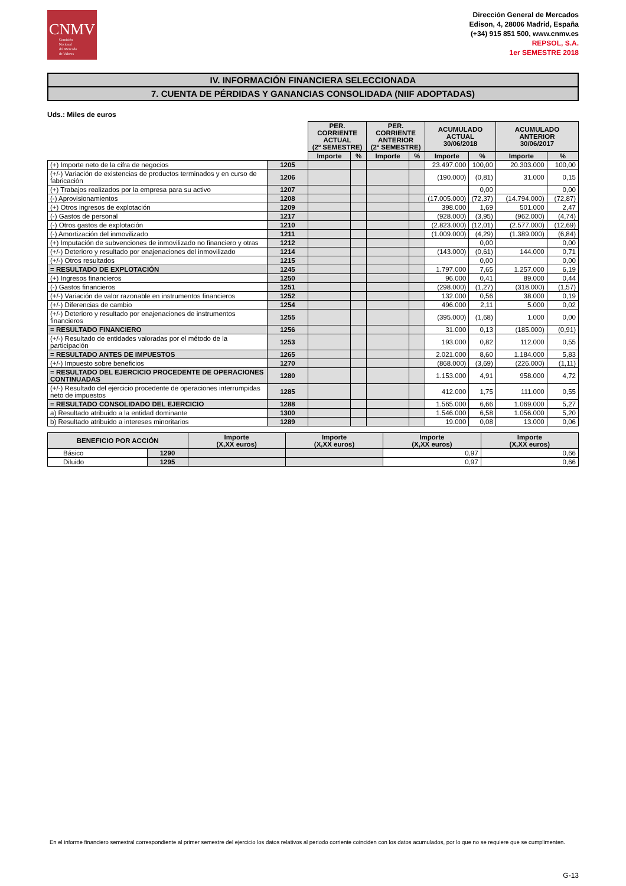CNMV
Comisión
Nacional
del Mercado
de Valores
Dirección General de Mercados
Edison, 4, 28006 Madrid, España
(+34) 915 851 500, www.cnmv.es
REPSOL, S.A.
1er SEMESTRE 2018
IV. INFORMACIÓN FINANCIERA SELECCIONADA
7. CUENTA DE PÉRDIDAS Y GANANCIAS CONSOLIDADA (NIIF ADOPTADAS)
Uds.: Miles de euros
| | | PER. CORRIENTE ACTUAL (2º SEMESTRE) | | PER. CORRIENTE ANTERIOR (2º SEMESTRE) | | ACUMULADO ACTUAL 30/06/2018 | | ACUMULADO ANTERIOR 30/06/2017 | |
| | | Importe | % | Importe | % | Importe | % | Importe | % |
| (+) Importe neto de la cifra de negocios | 1205 | | | | | 23.497.000 | 100,00 | 20.303.000 | 100,00 |
| (+/-) Variación de existencias de productos terminados y en curso de fabricación | 1206 | | | | | (190.000) | (0,81) | 31.000 | 0,15 |
| (+) Trabajos realizados por la empresa para su activo | 1207 | | | | | | 0,00 | | 0,00 |
| (-) Aprovisionamientos | 1208 | | | | | (17.005.000) | (72,37) | (14.794.000) | (72,87) |
| (+) Otros ingresos de explotación | 1209 | | | | | 398.000 | 1,69 | 501.000 | 2,47 |
| (-) Gastos de personal | 1217 | | | | | (928.000) | (3,95) | (962.000) | (4,74) |
| (-) Otros gastos de explotación | 1210 | | | | | (2.823.000) | (12,01) | (2.577.000) | (12,69) |
| (-) Amortización del inmovilizado | 1211 | | | | | (1.009.000) | (4,29) | (1.389.000) | (6,84) |
| (+) Imputación de subvenciones de inmovilizado no financiero y otras | 1212 | | | | | | 0,00 | | 0,00 |
| (+/-) Deterioro y resultado por enajenaciones del inmovilizado | 1214 | | | | | (143.000) | (0,61) | 144.000 | 0,71 |
| (+/-) Otros resultados | 1215 | | | | | | 0,00 | | 0,00 |
| = RESULTADO DE EXPLOTACIÓN | 1245 | | | | | 1.797.000 | 7,65 | 1.257.000 | 6,19 |
| (+) Ingresos financieros | 1250 | | | | | 96.000 | 0,41 | 89.000 | 0,44 |
| (-) Gastos financieros | 1251 | | | | | (298.000) | (1,27) | (318.000) | (1,57) |
| (+/-) Variación de valor razonable en instrumentos financieros | 1252 | | | | | 132.000 | 0,56 | 38.000 | 0,19 |
| (+/-) Diferencias de cambio | 1254 | | | | | 496.000 | 2,11 | 5.000 | 0,02 |
| (+/-) Deterioro y resultado por enajenaciones de instrumentos financieros | 1255 | | | | | (395.000) | (1,68) | 1.000 | 0,00 |
| = RESULTADO FINANCIERO | 1256 | | | | | 31.000 | 0,13 | (185.000) | (0,91) |
| (+/-) Resultado de entidades valoradas por el método de la participación | 1253 | | | | | 193.000 | 0,82 | 112.000 | 0,55 |
| = RESULTADO ANTES DE IMPUESTOS | 1265 | | | | | 2.021.000 | 8,60 | 1.184.000 | 5,83 |
| (+/-) Impuesto sobre beneficios | 1270 | | | | | (868.000) | (3,69) | (226.000) | (1,11) |
| = RESULTADO DEL EJERCICIO PROCEDENTE DE OPERACIONES CONTINUADAS | 1280 | | | | | 1.153.000 | 4,91 | 958.000 | 4,72 |
| (+/-) Resultado del ejercicio procedente de operaciones interrumpidas neto de impuestos | 1285 | | | | | 412.000 | 1,75 | 111.000 | 0,55 |
| = RESULTADO CONSOLIDADO DEL EJERCICIO | 1288 | | | | | 1.565.000 | 6,66 | 1.069.000 | 5,27 |
| a) Resultado atribuido a la entidad dominante | 1300 | | | | | 1.546.000 | 6,58 | 1.056.000 | 5,20 |
| b) Resultado atribuido a intereses minoritarios | 1289 | | | | | 19.000 | 0,08 | 13.000 | 0,06 |
| BENEFICIO POR ACCIÓN | | Importe (X,XX euros) | Importe (X,XX euros) | Importe (X,XX euros) | Importe (X,XX euros) |
| --- | --- | --- | --- | --- | --- |
| Básico | 1290 | | | 0,97 | 0,66 |
| Diluido | 1295 | | | 0,97 | 0,66 |
En el informe financiero semestral correspondiente al primer semestre del ejercicio los datos relativos al periodo corriente coinciden con los datos acumulados, por lo que no se requiere que se cumplimenten.
G-13